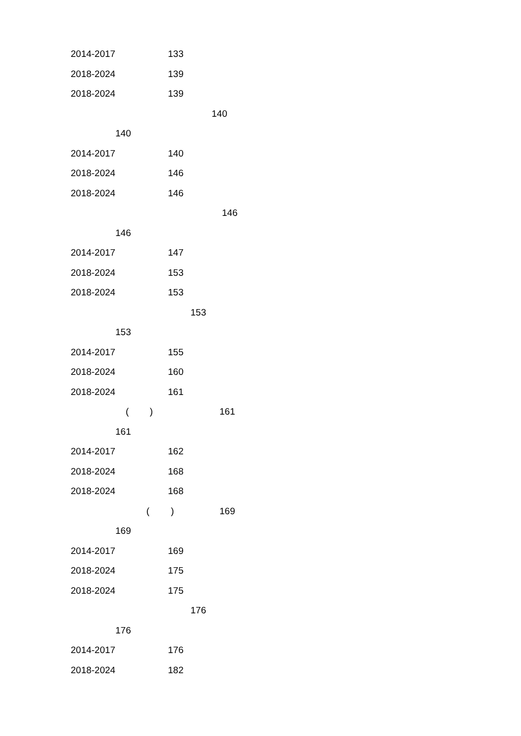2014-2017 133
2018-2024 139
2018-2024 139
140
140
2014-2017 140
2018-2024 146
2018-2024 146
146
146
2014-2017 147
2018-2024 153
2018-2024 153
153
153
2014-2017 155
2018-2024 160
2018-2024 161
( ) 161
161
2014-2017 162
2018-2024 168
2018-2024 168
( ) 169
169
2014-2017 169
2018-2024 175
2018-2024 175
176
176
2014-2017 176
2018-2024 182